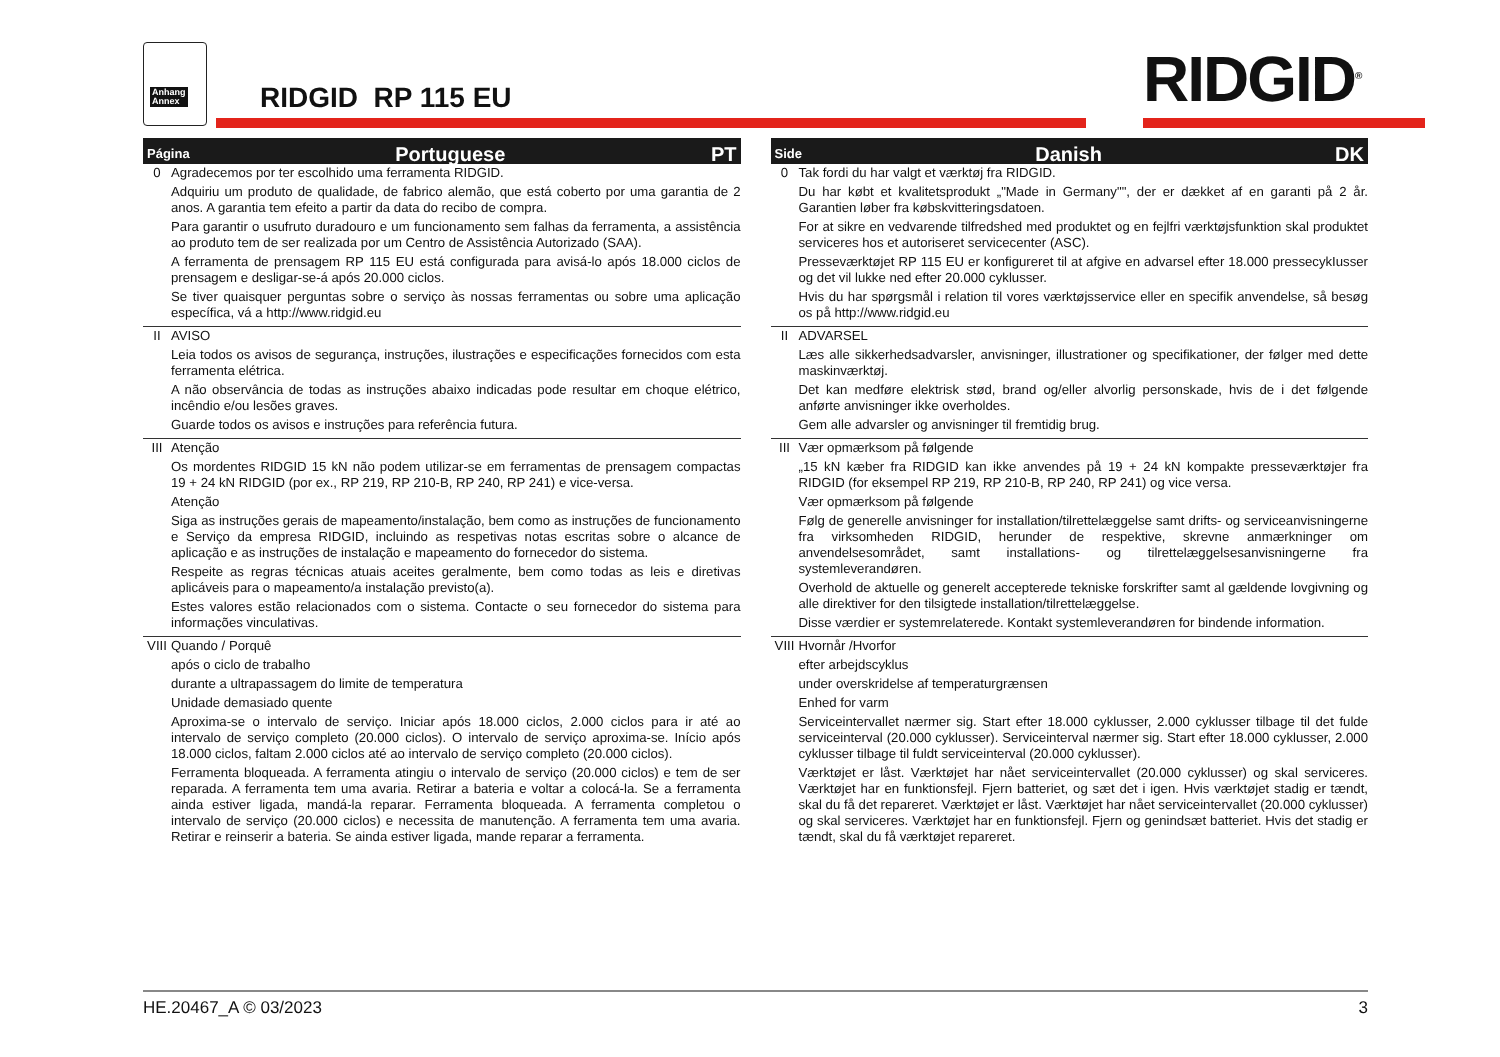Anhang
Annex
RIDGID RP 115 EU RIDGID<sup>®</sup>
Página Portuguese PT
| 0 | Agradecemos por ter escolhido uma ferramenta RIDGID. Adquiriu um produto de qualidade, de fabrico alemão, que está coberto por uma garantia de 2 anos. A garantia tem efeito a partir da data do recibo de compra. Para garantir o usufruto duradouro e um funcionamento sem falhas da ferramenta, a assistência ao produto tem de ser realizada por um Centro de Assistência Autorizado (SAA). A ferramenta de prensagem RP 115 EU está configurada para avisá-lo após 18.000 ciclos de prensagem e desligar-se-á após 20.000 ciclos. Se tiver quaisquer perguntas sobre o serviço às nossas ferramentas ou sobre uma aplicação específica, vá a http://www.ridgid.eu |
| II | AVISO Leia todos os avisos de segurança, instruções, ilustrações e especificações fornecidos com esta ferramenta elétrica. A não observância de todas as instruções abaixo indicadas pode resultar em choque elétrico, incêndio e/ou lesões graves. Guarde todos os avisos e instruções para referência futura. |
| III | Atenção Os mordentes RIDGID 15 kN não podem utilizar-se em ferramentas de prensagem compactas 19 + 24 kN RIDGID (por ex., RP 219, RP 210-B, RP 240, RP 241) e vice-versa. Atenção Siga as instruções gerais de mapeamento/instalação, bem como as instruções de funcionamento e Serviço da empresa RIDGID, incluindo as respetivas notas escritas sobre o alcance de aplicação e as instruções de instalação e mapeamento do fornecedor do sistema. Respeite as regras técnicas atuais aceites geralmente, bem como todas as leis e diretivas aplicáveis para o mapeamento/a instalação previsto(a). Estes valores estão relacionados com o sistema. Contacte o seu fornecedor do sistema para informações vinculativas. |
| VIII | Quando / Porquê após o ciclo de trabalho durante a ultrapassagem do limite de temperatura Unidade demasiado quente Aproxima-se o intervalo de serviço. Iniciar após 18.000 ciclos, 2.000 ciclos para ir até ao intervalo de serviço completo (20.000 ciclos). O intervalo de serviço aproxima-se. Início após 18.000 ciclos, faltam 2.000 ciclos até ao intervalo de serviço completo (20.000 ciclos). Ferramenta bloqueada. A ferramenta atingiu o intervalo de serviço (20.000 ciclos) e tem de ser reparada. A ferramenta tem uma avaria. Retirar a bateria e voltar a colocá-la. Se a ferramenta ainda estiver ligada, mandá-la reparar. Ferramenta bloqueada. A ferramenta completou o intervalo de serviço (20.000 ciclos) e necessita de manutenção. A ferramenta tem uma avaria. Retirar e reinserir a bateria. Se ainda estiver ligada, mande reparar a ferramenta. |
Side Danish DK
| 0 | Tak fordi du har valgt et værktøj fra RIDGID. Du har købt et kvalitetsprodukt „"Made in Germany"", der er dækket af en garanti på 2 år. Garantien løber fra købskvitteringsdatoen. For at sikre en vedvarende tilfredshed med produktet og en fejlfri værktøjsfunktion skal produktet serviceres hos et autoriseret servicecenter (ASC). Presseværktøjet RP 115 EU er konfigureret til at afgive en advarsel efter 18.000 pressecykIusser og det vil lukke ned efter 20.000 cyklusser. Hvis du har spørgsmål i relation til vores værktøjsservice eller en specifik anvendelse, så besøg os på http://www.ridgid.eu |
| II | ADVARSEL Læs alle sikkerhedsadvarsler, anvisninger, illustrationer og specifikationer, der følger med dette maskinværktøj. Det kan medføre elektrisk stød, brand og/eller alvorlig personskade, hvis de i det følgende anførte anvisninger ikke overholdes. Gem alle advarsler og anvisninger til fremtidig brug. |
| III | Vær opmærksom på følgende „15 kN kæber fra RIDGID kan ikke anvendes på 19 + 24 kN kompakte presseværktøjer fra RIDGID (for eksempel RP 219, RP 210-B, RP 240, RP 241) og vice versa. Vær opmærksom på følgende Følg de generelle anvisninger for installation/tilrettelæggelse samt drifts- og serviceanvisningerne fra virksomheden RIDGID, herunder de respektive, skrevne anmærkninger om anvendelsesområdet, samt installations- og tilrettelæggelsesanvisningerne fra systemleverandøren. Overhold de aktuelle og generelt accepterede tekniske forskrifter samt al gældende lovgivning og alle direktiver for den tilsigtede installation/tilrettelæggelse. Disse værdier er systemrelaterede. Kontakt systemleverandøren for bindende information. |
| VIII | Hvornår /Hvorfor efter arbejdscyklus under overskridelse af temperaturgrænsen Enhed for varm Serviceintervallet nærmer sig. Start efter 18.000 cyklusser, 2.000 cyklusser tilbage til det fulde serviceinterval (20.000 cyklusser). Serviceinterval nærmer sig. Start efter 18.000 cyklusser, 2.000 cyklusser tilbage til fuldt serviceinterval (20.000 cyklusser). Værktøjet er låst. Værktøjet har nået serviceintervallet (20.000 cyklusser) og skal serviceres. Værktøjet har en funktionsfejl. Fjern batteriet, og sæt det i igen. Hvis værktøjet stadig er tændt, skal du få det repareret. Værktøjet er låst. Værktøjet har nået serviceintervallet (20.000 cyklusser) og skal serviceres. Værktøjet har en funktionsfejl. Fjern og genindsæt batteriet. Hvis det stadig er tændt, skal du få værktøjet repareret. |
HE.20467_A © 03/2023 3